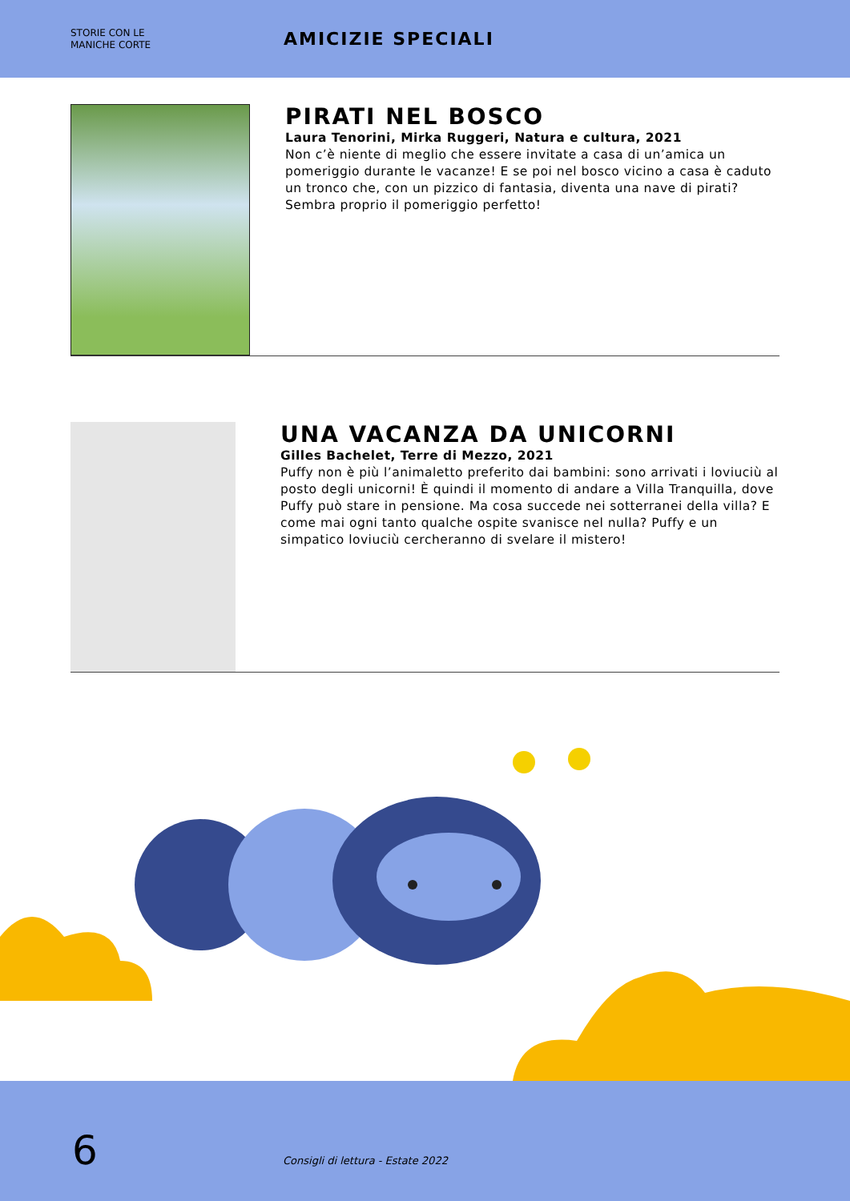STORIE CON LE
MANICHE CORTE
AMICIZIE SPECIALI
PIRATI NEL BOSCO
Laura Tenorini, Mirka Ruggeri, Natura e cultura, 2021
Non c’è niente di meglio che essere invitate a casa di un’amica un pomeriggio durante le vacanze! E se poi nel bosco vicino a casa è caduto un tronco che, con un pizzico di fantasia, diventa una nave di pirati? Sembra proprio il pomeriggio perfetto!
UNA VACANZA DA UNICORNI
Gilles Bachelet, Terre di Mezzo, 2021
Puffy non è più l’animaletto preferito dai bambini: sono arrivati i loviuciù al posto degli unicorni! È quindi il momento di andare a Villa Tranquilla, dove Puffy può stare in pensione. Ma cosa succede nei sotterranei della villa? E come mai ogni tanto qualche ospite svanisce nel nulla? Puffy e un simpatico loviuciù cercheranno di svelare il mistero!
6
Consigli di lettura - Estate 2022